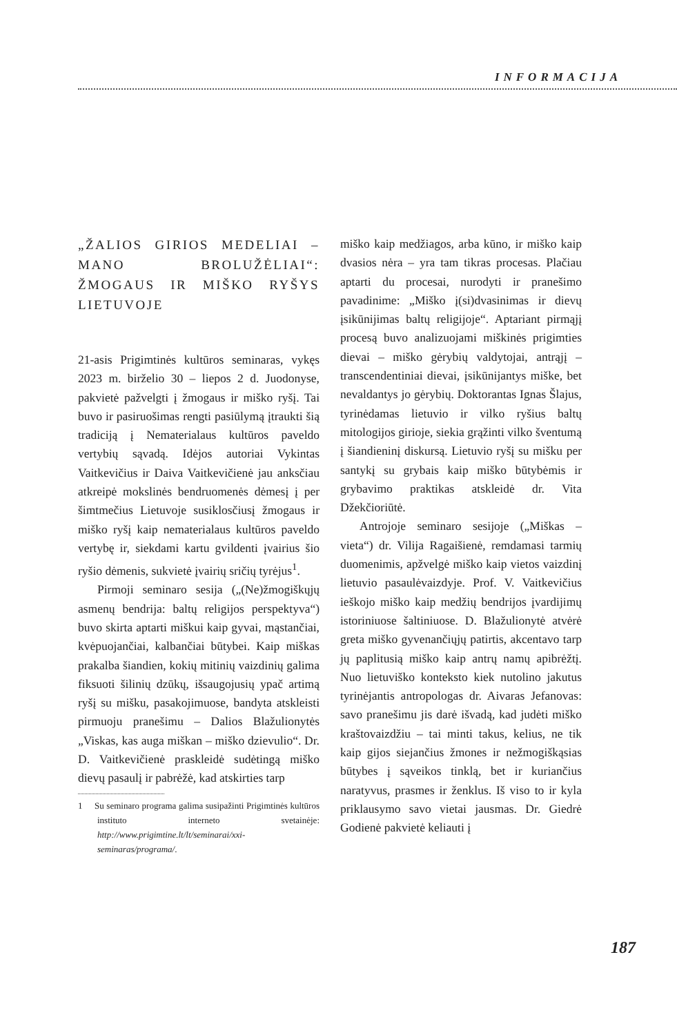INFORMACIJA
„ŽALIOS GIRIOS MEDELIAI – MANO BROLUŽĖLIAI“: ŽMOGAUS IR MIŠKO RYŠYS LIETUVOJE
21-asis Prigimtinės kultūros seminaras, vykęs 2023 m. birželio 30 – liepos 2 d. Juodonyse, pakvietė pažvelgti į žmogaus ir miško ryšį. Tai buvo ir pasiruošimas rengti pasiūlymą įtraukti šią tradiciją į Nematerialaus kultūros paveldo vertybių sąvadą. Idėjos autoriai Vykintas Vaitkevičius ir Daiva Vaitkevičienė jau anksčiau atkreipė mokslinės bendruomenės dėmesį į per šimtmečius Lietuvoje susiklosčiusį žmogaus ir miško ryšį kaip nematerialaus kultūros paveldo vertybę ir, siekdami kartu gvildenti įvairius šio ryšio dėmenis, sukvietė įvairių sričių tyrėjus<sup>1</sup>.
Pirmoji seminaro sesija („(Ne)žmogiškųjų asmenų bendrija: baltų religijos perspektyva“) buvo skirta aptarti miškui kaip gyvai, mąstančiai, kvėpuojančiai, kalbančiai būtybei. Kaip miškas prakalba šiandien, kokių mitinių vaizdinių galima fiksuoti šilinių dzūkų, išsaugojusių ypač artimą ryšį su mišku, pasakojimuose, bandyta atskleisti pirmuoju pranešimu – Dalios Blažulionytės „Viskas, kas auga miškan – miško dzievulio“. Dr. D. Vaitkevičienė praskleidė sudėtingą miško dievų pasaulį ir pabrėžė, kad atskirties tarp
1 Su seminaro programa galima susipažinti Prigimtinės kultūros instituto interneto svetainėje: http://www.prigimtine.lt/lt/seminarai/xxi-seminaras/programa/.
miško kaip medžiagos, arba kūno, ir miško kaip dvasios nėra – yra tam tikras procesas. Plačiau aptarti du procesai, nurodyti ir pranešimo pavadinime: „Miško į(si)dvasinimas ir dievų įsikūnijimas baltų religijoje“. Aptariant pirmąjį procesą buvo analizuojami miškinės prigimties dievai – miško gėrybių valdytojai, antrąjį – transcendentiniai dievai, įsikūnijantys miške, bet nevaldantys jo gėrybių. Doktorantas Ignas Šlajus, tyrinėdamas lietuvio ir vilko ryšius baltų mitologijos girioje, siekia grąžinti vilko šventumą į šiandieninį diskursą. Lietuvio ryšį su mišku per santykį su grybais kaip miško būtybėmis ir grybavimo praktikas atskleidė dr. Vita Džekčioriūtė.
Antrojoje seminaro sesijoje („Miškas – vieta“) dr. Vilija Ragaišienė, remdamasi tarmių duomenimis, apžvelgė miško kaip vietos vaizdinį lietuvio pasaulėvaizdyje. Prof. V. Vaitkevičius ieškojo miško kaip medžių bendrijos įvardijimų istoriniuose šaltiniuose. D. Blažulionytė atvėrė greta miško gyvenančiųjų patirtis, akcentavo tarp jų paplitusią miško kaip antrų namų apibrėžtį. Nuo lietuviško konteksto kiek nutolino jakutus tyrinėjantis antropologas dr. Aivaras Jefanovas: savo pranešimu jis darė išvadą, kad judėti miško kraštovaizdžiu – tai minti takus, kelius, ne tik kaip gijos siejančius žmones ir nežmogiškąsias būtybes į sąveikos tinklą, bet ir kuriančius naratyvus, prasmes ir ženklus. Iš viso to ir kyla priklausymo savo vietai jausmas. Dr. Giedrė Godienė pakvietė keliauti į
187